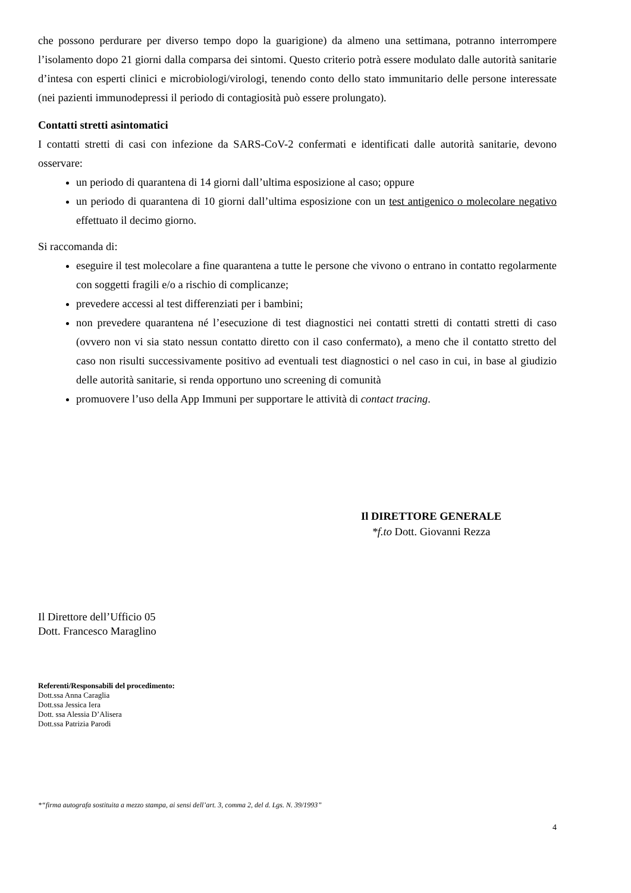che possono perdurare per diverso tempo dopo la guarigione) da almeno una settimana, potranno interrompere l’isolamento dopo 21 giorni dalla comparsa dei sintomi. Questo criterio potrà essere modulato dalle autorità sanitarie d’intesa con esperti clinici e microbiologi/virologi, tenendo conto dello stato immunitario delle persone interessate (nei pazienti immunodepressi il periodo di contagiosità può essere prolungato).
Contatti stretti asintomatici
I contatti stretti di casi con infezione da SARS-CoV-2 confermati e identificati dalle autorità sanitarie, devono osservare:
un periodo di quarantena di 14 giorni dall’ultima esposizione al caso; oppure
un periodo di quarantena di 10 giorni dall’ultima esposizione con un test antigenico o molecolare negativo effettuato il decimo giorno.
Si raccomanda di:
eseguire il test molecolare a fine quarantena a tutte le persone che vivono o entrano in contatto regolarmente con soggetti fragili e/o a rischio di complicanze;
prevedere accessi al test differenziati per i bambini;
non prevedere quarantena né l’esecuzione di test diagnostici nei contatti stretti di contatti stretti di caso (ovvero non vi sia stato nessun contatto diretto con il caso confermato), a meno che il contatto stretto del caso non risulti successivamente positivo ad eventuali test diagnostici o nel caso in cui, in base al giudizio delle autorità sanitarie, si renda opportuno uno screening di comunità
promuovere l’uso della App Immuni per supportare le attività di contact tracing.
Il DIRETTORE GENERALE
*f.to Dott. Giovanni Rezza
Il Direttore dell’Ufficio 05
Dott. Francesco Maraglino
Referenti/Responsabili del procedimento:
Dott.ssa Anna Caraglia
Dott.ssa Jessica Iera
Dott. ssa Alessia D’Alisera
Dott.ssa Patrizia Parodi
*“firma autografa sostituita a mezzo stampa, ai sensi dell’art. 3, comma 2, del d. Lgs. N. 39/1993”
4